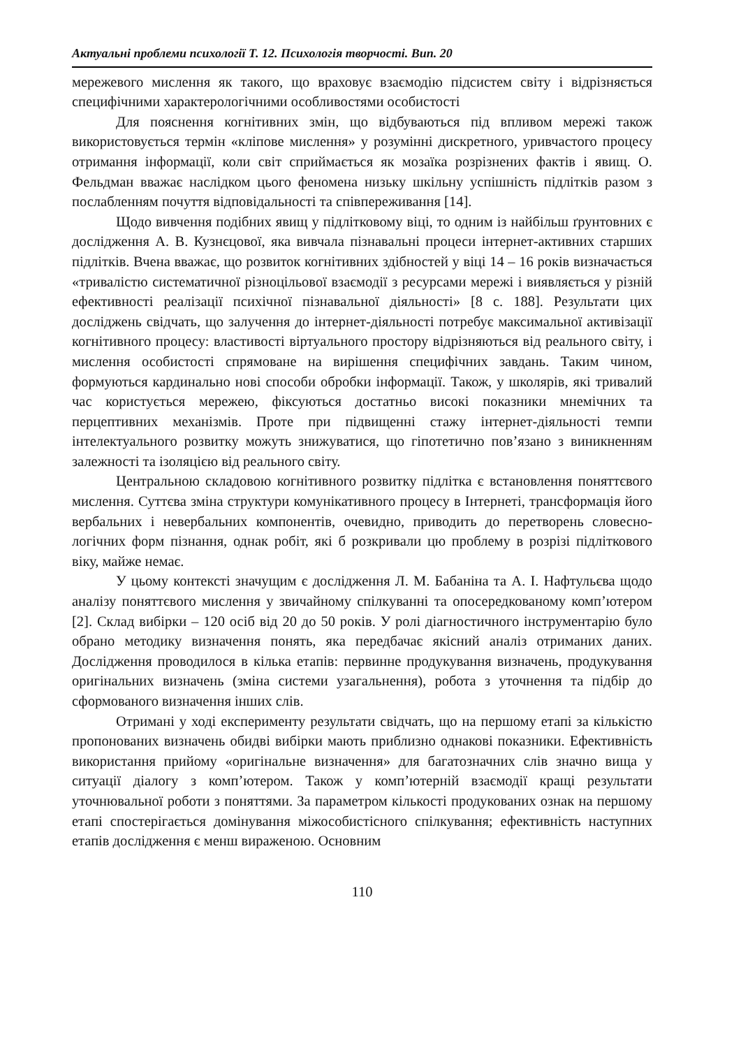Актуальні проблеми психології Т. 12. Психологія творчості. Вип. 20
мережевого мислення як такого, що враховує взаємодію підсистем світу і відрізняється специфічними характерологічними особливостями особистості
Для пояснення когнітивних змін, що відбуваються під впливом мережі також використовується термін «кліпове мислення» у розумінні дискретного, уривчастого процесу отримання інформації, коли світ сприймається як мозаїка розрізнених фактів і явищ. О. Фельдман вважає наслідком цього феномена низьку шкільну успішність підлітків разом з послабленням почуття відповідальності та співпереживання [14].
Щодо вивчення подібних явищ у підлітковому віці, то одним із найбільш ґрунтовних є дослідження А. В. Кузнєцової, яка вивчала пізнавальні процеси інтернет-активних старших підлітків. Вчена вважає, що розвиток когнітивних здібностей у віці 14 – 16 років визначається «тривалістю систематичної різноцільової взаємодії з ресурсами мережі і виявляється у різній ефективності реалізації психічної пізнавальної діяльності» [8 с. 188]. Результати цих досліджень свідчать, що залучення до інтернет-діяльності потребує максимальної активізації когнітивного процесу: властивості віртуального простору відрізняються від реального світу, і мислення особистості спрямоване на вирішення специфічних завдань. Таким чином, формуються кардинально нові способи обробки інформації. Також, у школярів, які тривалий час користується мережею, фіксуються достатньо високі показники мнемічних та перцептивних механізмів. Проте при підвищенні стажу інтернет-діяльності темпи інтелектуального розвитку можуть знижуватися, що гіпотетично пов’язано з виникненням залежності та ізоляцією від реального світу.
Центральною складовою когнітивного розвитку підлітка є встановлення поняттєвого мислення. Суттєва зміна структури комунікативного процесу в Інтернеті, трансформація його вербальних і невербальних компонентів, очевидно, приводить до перетворень словесно-логічних форм пізнання, однак робіт, які б розкривали цю проблему в розрізі підліткового віку, майже немає.
У цьому контексті значущим є дослідження Л. М. Бабаніна та А. І. Нафтульєва щодо аналізу поняттєвого мислення у звичайному спілкуванні та опосередкованому комп’ютером [2]. Склад вибірки – 120 осіб від 20 до 50 років. У ролі діагностичного інструментарію було обрано методику визначення понять, яка передбачає якісний аналіз отриманих даних. Дослідження проводилося в кілька етапів: первинне продукування визначень, продукування оригінальних визначень (зміна системи узагальнення), робота з уточнення та підбір до сформованого визначення інших слів.
Отримані у ході експерименту результати свідчать, що на першому етапі за кількістю пропонованих визначень обидві вибірки мають приблизно однакові показники. Ефективність використання прийому «оригінальне визначення» для багатозначних слів значно вища у ситуації діалогу з комп’ютером. Також у комп’ютерній взаємодії кращі результати уточнювальної роботи з поняттями. За параметром кількості продукованих ознак на першому етапі спостерігається домінування міжособистісного спілкування; ефективність наступних етапів дослідження є менш вираженою. Основним
110